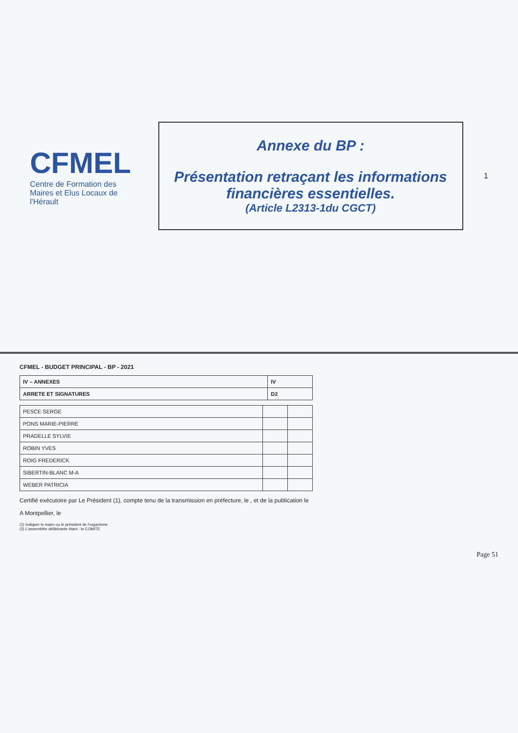CFMEL
Centre de Formation des Maires et Elus Locaux de l'Hérault
Annexe du BP :
Présentation retraçant les informations financières essentielles.
(Article L2313-1du CGCT)
1
CFMEL - BUDGET PRINCIPAL - BP - 2021
| IV – ANNEXES | IV |
| --- | --- |
| ARRETE ET SIGNATURES | D2 |
| PESCE SERGE | | |
| PONS MARIE-PIERRE | | |
| PRADELLE SYLVIE | | |
| ROBIN YVES | | |
| ROIG FREDERICK | | |
| SIBERTIN-BLANC M-A | | |
| WEBER PATRICIA | | |
Certifié exécutoire par Le Président (1), compte tenu de la transmission en préfecture, le , et de la publication le
A Montpellier, le
(1) Indiquer le maire ou le président de l'organisme
(2) L'assemblée délibérante étant : le COMITE
Page 51